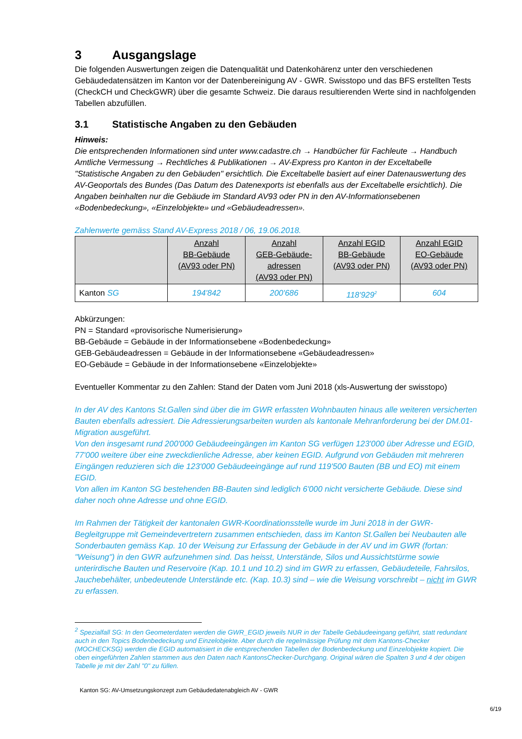3 Ausgangslage
Die folgenden Auswertungen zeigen die Datenqualität und Datenkohärenz unter den verschiedenen Gebäudedatensätzen im Kanton vor der Datenbereinigung AV - GWR. Swisstopo und das BFS erstellten Tests (CheckCH und CheckGWR) über die gesamte Schweiz. Die daraus resultierenden Werte sind in nachfolgenden Tabellen abzufüllen.
3.1 Statistische Angaben zu den Gebäuden
Hinweis:
Die entsprechenden Informationen sind unter www.cadastre.ch → Handbücher für Fachleute → Handbuch Amtliche Vermessung → Rechtliches & Publikationen → AV-Express pro Kanton in der Exceltabelle "Statistische Angaben zu den Gebäuden" ersichtlich. Die Exceltabelle basiert auf einer Datenauswertung des AV-Geoportals des Bundes (Das Datum des Datenexports ist ebenfalls aus der Exceltabelle ersichtlich). Die Angaben beinhalten nur die Gebäude im Standard AV93 oder PN in den AV-Informationsebenen «Bodenbedeckung», «Einzelobjekte» und «Gebäudeadressen».
Zahlenwerte gemäss Stand AV-Express 2018 / 06, 19.06.2018.
| | Anzahl BB-Gebäude (AV93 oder PN) | Anzahl GEB-Gebäude- adressen (AV93 oder PN) | Anzahl EGID BB-Gebäude (AV93 oder PN) | Anzahl EGID EO-Gebäude (AV93 oder PN) |
| --- | --- | --- | --- | --- |
| Kanton SG | 194'842 | 200'686 | 118'929<sup>2</sup> | 604 |
Abkürzungen:
PN = Standard «provisorische Numerisierung»
BB-Gebäude = Gebäude in der Informationsebene «Bodenbedeckung»
GEB-Gebäudeadressen = Gebäude in der Informationsebene «Gebäudeadressen»
EO-Gebäude = Gebäude in der Informationsebene «Einzelobjekte»
Eventueller Kommentar zu den Zahlen: Stand der Daten vom Juni 2018 (xls-Auswertung der swisstopo)
In der AV des Kantons St.Gallen sind über die im GWR erfassten Wohnbauten hinaus alle weiteren versicherten Bauten ebenfalls adressiert. Die Adressierungsarbeiten wurden als kantonale Mehranforderung bei der DM.01-Migration ausgeführt.
Von den insgesamt rund 200'000 Gebäudeeingängen im Kanton SG verfügen 123'000 über Adresse und EGID, 77'000 weitere über eine zweckdienliche Adresse, aber keinen EGID. Aufgrund von Gebäuden mit mehreren Eingängen reduzieren sich die 123'000 Gebäudeeingänge auf rund 119'500 Bauten (BB und EO) mit einem EGID.
Von allen im Kanton SG bestehenden BB-Bauten sind lediglich 6'000 nicht versicherte Gebäude. Diese sind daher noch ohne Adresse und ohne EGID.
Im Rahmen der Tätigkeit der kantonalen GWR-Koordinationsstelle wurde im Juni 2018 in der GWR-Begleitgruppe mit Gemeindevertretern zusammen entschieden, dass im Kanton St.Gallen bei Neubauten alle Sonderbauten gemäss Kap. 10 der Weisung zur Erfassung der Gebäude in der AV und im GWR (fortan: "Weisung") in den GWR aufzunehmen sind. Das heisst, Unterstände, Silos und Aussichtstürme sowie unterirdische Bauten und Reservoire (Kap. 10.1 und 10.2) sind im GWR zu erfassen, Gebäudeteile, Fahrsilos, Jauchebehälter, unbedeutende Unterstände etc. (Kap. 10.3) sind – wie die Weisung vorschreibt – nicht im GWR zu erfassen.
<sup>2</sup> Spezialfall SG: In den Geometerdaten werden die GWR_EGID jeweils NUR in der Tabelle Gebäudeeingang geführt, statt redundant auch in den Topics Bodenbedeckung und Einzelobjekte. Aber durch die regelmässige Prüfung mit dem Kantons-Checker (MOCHECKSG) werden die EGID automatisiert in die entsprechenden Tabellen der Bodenbedeckung und Einzelobjekte kopiert. Die oben eingeführten Zahlen stammen aus den Daten nach KantonsChecker-Durchgang. Original wären die Spalten 3 und 4 der obigen Tabelle je mit der Zahl "0" zu füllen.
Kanton SG: AV-Umsetzungskonzept zum Gebäudedatenabgleich AV - GWR
6/19